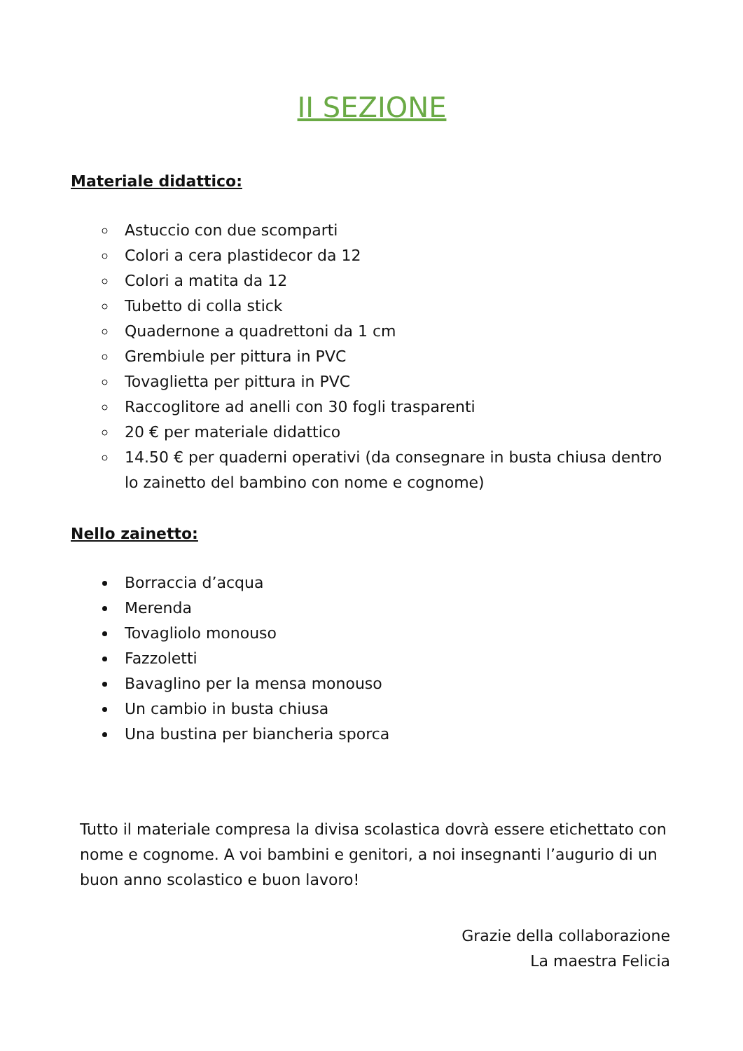II SEZIONE
Materiale didattico:
Astuccio con due scomparti
Colori a cera plastidecor da 12
Colori a matita da 12
Tubetto di colla stick
Quadernone a quadrettoni da 1 cm
Grembiule per pittura in PVC
Tovaglietta per pittura in PVC
Raccoglitore ad anelli con 30 fogli trasparenti
20 € per materiale didattico
14.50 € per quaderni operativi (da consegnare in busta chiusa dentro lo zainetto del bambino con nome e cognome)
Nello zainetto:
Borraccia d’acqua
Merenda
Tovagliolo monouso
Fazzoletti
Bavaglino per la mensa monouso
Un cambio in busta chiusa
Una bustina per biancheria sporca
Tutto il materiale compresa la divisa scolastica dovrà essere etichettato con nome e cognome. A voi bambini e genitori, a noi insegnanti l’augurio di un buon anno scolastico e buon lavoro!
Grazie della collaborazione
La maestra Felicia